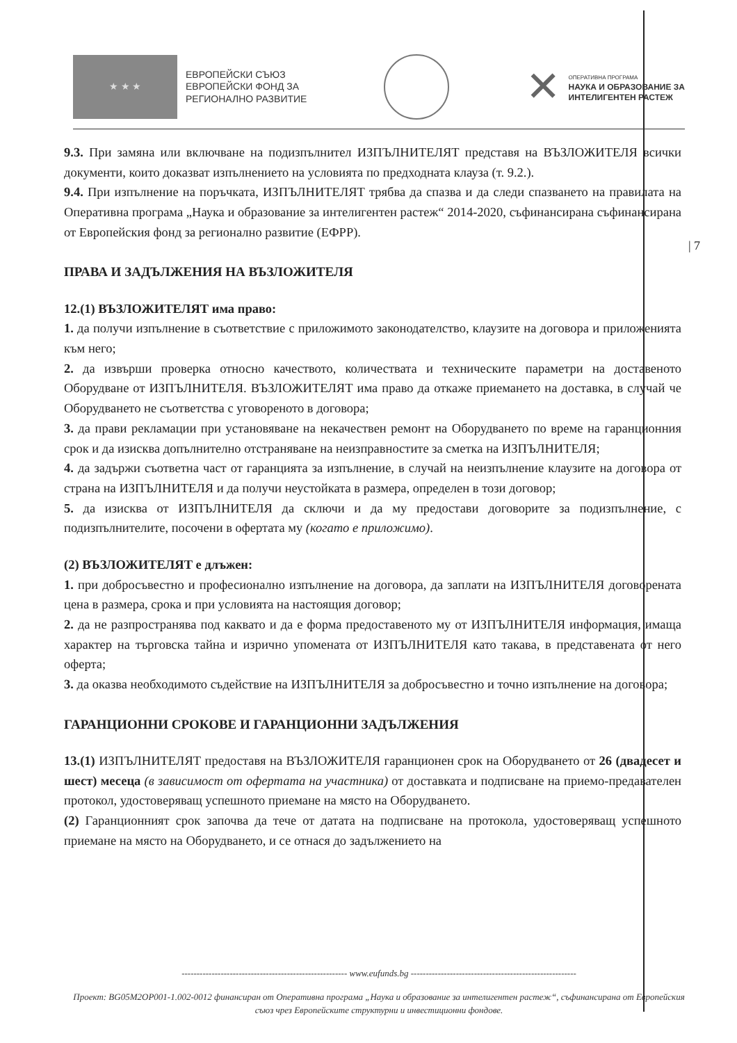★ ★ ★
ЕВРОПЕЙСКИ СЪЮЗ
ЕВРОПЕЙСКИ ФОНД ЗА
РЕГИОНАЛНО РАЗВИТИЕ
✕
ОПЕРАТИВНА ПРОГРАМА
НАУКА И ОБРАЗОВАНИЕ ЗА
ИНТЕЛИГЕНТЕН РАСТЕЖ
| 7
9.3. При замяна или включване на подизпълнител ИЗПЪЛНИТЕЛЯТ представя на ВЪЗЛОЖИТЕЛЯ всички документи, които доказват изпълнението на условията по предходната клауза (т. 9.2.).
9.4. При изпълнение на поръчката, ИЗПЪЛНИТЕЛЯТ трябва да спазва и да следи спазването на правилата на Оперативна програма „Наука и образование за интелигентен растеж“ 2014-2020, съфинансирана съфинансирана от Европейския фонд за регионално развитие (ЕФРР).
ПРАВА И ЗАДЪЛЖЕНИЯ НА ВЪЗЛОЖИТЕЛЯ
12.(1) ВЪЗЛОЖИТЕЛЯТ има право:
1. да получи изпълнение в съответствие с приложимото законодателство, клаузите на договора и приложенията към него;
2. да извърши проверка относно качеството, количествата и техническите параметри на доставеното Оборудване от ИЗПЪЛНИТЕЛЯ. ВЪЗЛОЖИТЕЛЯТ има право да откаже приемането на доставка, в случай че Оборудването не съответства с уговореното в договора;
3. да прави рекламации при установяване на некачествен ремонт на Оборудването по време на гаранционния срок и да изисква допълнително отстраняване на неизправностите за сметка на ИЗПЪЛНИТЕЛЯ;
4. да задържи съответна част от гаранцията за изпълнение, в случай на неизпълнение клаузите на договора от страна на ИЗПЪЛНИТЕЛЯ и да получи неустойката в размера, определен в този договор;
5. да изисква от ИЗПЪЛНИТЕЛЯ да сключи и да му предостави договорите за подизпълнение, с подизпълнителите, посочени в офертата му (когато е приложимо).
(2) ВЪЗЛОЖИТЕЛЯТ е длъжен:
1. при добросъвестно и професионално изпълнение на договора, да заплати на ИЗПЪЛНИТЕЛЯ договорената цена в размера, срока и при условията на настоящия договор;
2. да не разпространява под каквато и да е форма предоставеното му от ИЗПЪЛНИТЕЛЯ информация, имаща характер на търговска тайна и изрично упомената от ИЗПЪЛНИТЕЛЯ като такава, в представената от него оферта;
3. да оказва необходимото съдействие на ИЗПЪЛНИТЕЛЯ за добросъвестно и точно изпълнение на договора;
ГАРАНЦИОННИ СРОКОВЕ И ГАРАНЦИОННИ ЗАДЪЛЖЕНИЯ
13.(1) ИЗПЪЛНИТЕЛЯТ предоставя на ВЪЗЛОЖИТЕЛЯ гаранционен срок на Оборудването от 26 (двадесет и шест) месеца (в зависимост от офертата на участника) от доставката и подписване на приемо-предавателен протокол, удостоверяващ успешното приемане на място на Оборудването.
(2) Гаранционният срок започва да тече от датата на подписване на протокола, удостоверяващ успешното приемане на място на Оборудването, и се отнася до задължението на
------------------------------------------------------- www.eufunds.bg -------------------------------------------------------
Проект: BG05M2OP001-1.002-0012 финансиран от Оперативна програма „Наука и образование за интелигентен растеж“, съфинансирана от Европейския съюз чрез Европейските структурни и инвестиционни фондове.